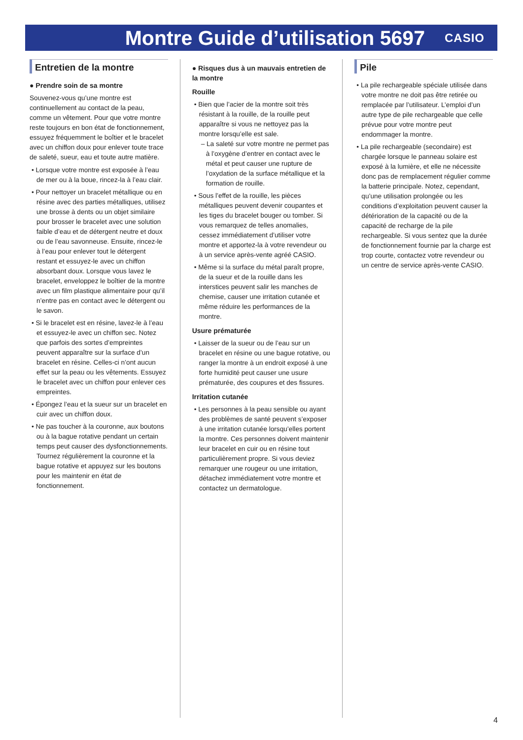Montre Guide d’utilisation 5697
CASIO
Entretien de la montre
● Prendre soin de sa montre
Souvenez-vous qu’une montre est continuellement au contact de la peau, comme un vêtement. Pour que votre montre reste toujours en bon état de fonctionnement, essuyez fréquemment le boîtier et le bracelet avec un chiffon doux pour enlever toute trace de saleté, sueur, eau et toute autre matière.
• Lorsque votre montre est exposée à l’eau de mer ou à la boue, rincez-la à l’eau clair.
• Pour nettoyer un bracelet métallique ou en résine avec des parties métalliques, utilisez une brosse à dents ou un objet similaire pour brosser le bracelet avec une solution faible d’eau et de détergent neutre et doux ou de l’eau savonneuse. Ensuite, rincez-le à l’eau pour enlever tout le détergent restant et essuyez-le avec un chiffon absorbant doux. Lorsque vous lavez le bracelet, enveloppez le boîtier de la montre avec un film plastique alimentaire pour qu’il n’entre pas en contact avec le détergent ou le savon.
• Si le bracelet est en résine, lavez-le à l’eau et essuyez-le avec un chiffon sec. Notez que parfois des sortes d’empreintes peuvent apparaître sur la surface d’un bracelet en résine. Celles-ci n’ont aucun effet sur la peau ou les vêtements. Essuyez le bracelet avec un chiffon pour enlever ces empreintes.
• Épongez l’eau et la sueur sur un bracelet en cuir avec un chiffon doux.
• Ne pas toucher à la couronne, aux boutons ou à la bague rotative pendant un certain temps peut causer des dysfonctionnements. Tournez régulièrement la couronne et la bague rotative et appuyez sur les boutons pour les maintenir en état de fonctionnement.
● Risques dus à un mauvais entretien de la montre
Rouille
• Bien que l’acier de la montre soit très résistant à la rouille, de la rouille peut apparaître si vous ne nettoyez pas la montre lorsqu’elle est sale.
– La saleté sur votre montre ne permet pas à l’oxygène d’entrer en contact avec le métal et peut causer une rupture de l’oxydation de la surface métallique et la formation de rouille.
• Sous l’effet de la rouille, les pièces métalliques peuvent devenir coupantes et les tiges du bracelet bouger ou tomber. Si vous remarquez de telles anomalies, cessez immédiatement d’utiliser votre montre et apportez-la à votre revendeur ou à un service après-vente agréé CASIO.
• Même si la surface du métal paraît propre, de la sueur et de la rouille dans les interstices peuvent salir les manches de chemise, causer une irritation cutanée et même réduire les performances de la montre.
Usure prématurée
• Laisser de la sueur ou de l’eau sur un bracelet en résine ou une bague rotative, ou ranger la montre à un endroit exposé à une forte humidité peut causer une usure prématurée, des coupures et des fissures.
Irritation cutanée
• Les personnes à la peau sensible ou ayant des problèmes de santé peuvent s’exposer à une irritation cutanée lorsqu’elles portent la montre. Ces personnes doivent maintenir leur bracelet en cuir ou en résine tout particulièrement propre. Si vous deviez remarquer une rougeur ou une irritation, détachez immédiatement votre montre et contactez un dermatologue.
Pile
• La pile rechargeable spéciale utilisée dans votre montre ne doit pas être retirée ou remplacée par l’utilisateur. L’emploi d’un autre type de pile rechargeable que celle prévue pour votre montre peut endommager la montre.
• La pile rechargeable (secondaire) est chargée lorsque le panneau solaire est exposé à la lumière, et elle ne nécessite donc pas de remplacement régulier comme la batterie principale. Notez, cependant, qu’une utilisation prolongée ou les conditions d’exploitation peuvent causer la détérioration de la capacité ou de la capacité de recharge de la pile rechargeable. Si vous sentez que la durée de fonctionnement fournie par la charge est trop courte, contactez votre revendeur ou un centre de service après-vente CASIO.
4